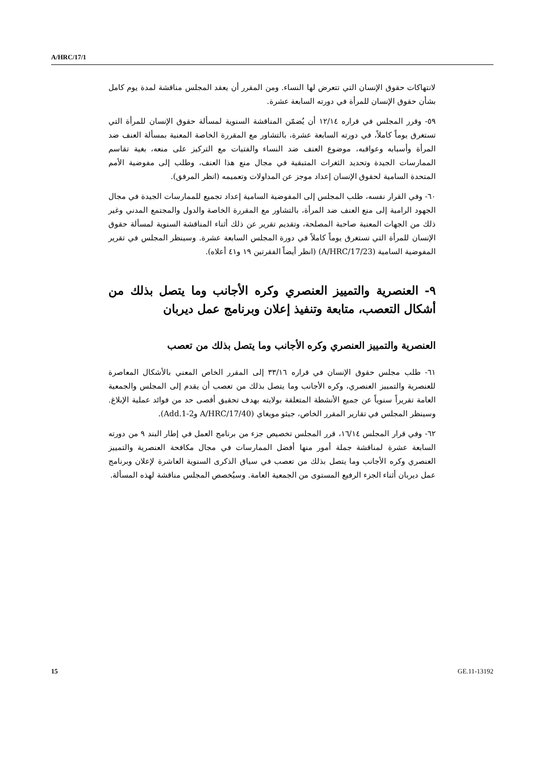A/HRC/17/1
لانتهاكات حقوق الإنسان التي تتعرض لها النساء. ومن المقرر أن يعقد المجلس مناقشة لمدة يوم كامل بشأن حقوق الإنسان للمرأة في دورته السابعة عشرة.
٥٩- وقرر المجلس في قراره ١٢/١٤ أن يُضمّن المناقشة السنوية لمسألة حقوق الإنسان للمرأة التي تستغرق يوماً كاملاً، في دورته السابعة عشرة، بالتشاور مع المقررة الخاصة المعنية بمسألة العنف ضد المرأة وأسبابه وعواقبه، موضوع العنف ضد النساء والفتيات مع التركيز على منعه، بغية تقاسم الممارسات الجيدة وتحديد الثغرات المتبقية في مجال منع هذا العنف، وطلب إلى مفوضية الأمم المتحدة السامية لحقوق الإنسان إعداد موجز عن المداولات وتعميمه (انظر المرفق).
٦٠- وفي القرار نفسه، طلب المجلس إلى المفوضية السامية إعداد تجميع للممارسات الجيدة في مجال الجهود الرامية إلى منع العنف ضد المرأة، بالتشاور مع المقررة الخاصة والدول والمجتمع المدني وغير ذلك من الجهات المعنية صاحبة المصلحة، وتقديم تقرير عن ذلك أثناء المناقشة السنوية لمسألة حقوق الإنسان للمرأة التي تستغرق يوماً كاملاً في دورة المجلس السابعة عشرة. وسينظر المجلس في تقرير المفوضية السامية (A/HRC/17/23) (انظر أيضاً الفقرتين ١٩ و٤١ أعلاه).
٩- العنصرية والتمييز العنصري وكره الأجانب وما يتصل بذلك من أشكال التعصب، متابعة وتنفيذ إعلان وبرنامج عمل ديربان
العنصرية والتمييز العنصري وكره الأجانب وما يتصل بذلك من تعصب
٦١- طلب مجلس حقوق الإنسان في قراره ٣٣/١٦ إلى المقرر الخاص المعني بالأشكال المعاصرة للعنصرية والتمييز العنصري، وكره الأجانب وما يتصل بذلك من تعصب أن يقدم إلى المجلس والجمعية العامة تقريراً سنوياً عن جميع الأنشطة المتعلقة بولايته بهدف تحقيق أقصى حد من فوائد عملية الإبلاغ. وسينظر المجلس في تقارير المقرر الخاص، جيثو مويغاي (A/HRC/17/40 وAdd.1-2).
٦٢- وفي قرار المجلس ١٦/١٤، قرر المجلس تخصيص جزء من برنامج العمل في إطار البند ٩ من دورته السابعة عشرة لمناقشة جملة أمور منها أفضل الممارسات في مجال مكافحة العنصرية والتمييز العنصري وكره الأجانب وما يتصل بذلك من تعصب في سياق الذكرى السنوية العاشرة لإعلان وبرنامج عمل ديربان أثناء الجزء الرفيع المستوى من الجمعية العامة. وسيُخصص المجلس مناقشة لهذه المسألة.
15 GE.11-13192